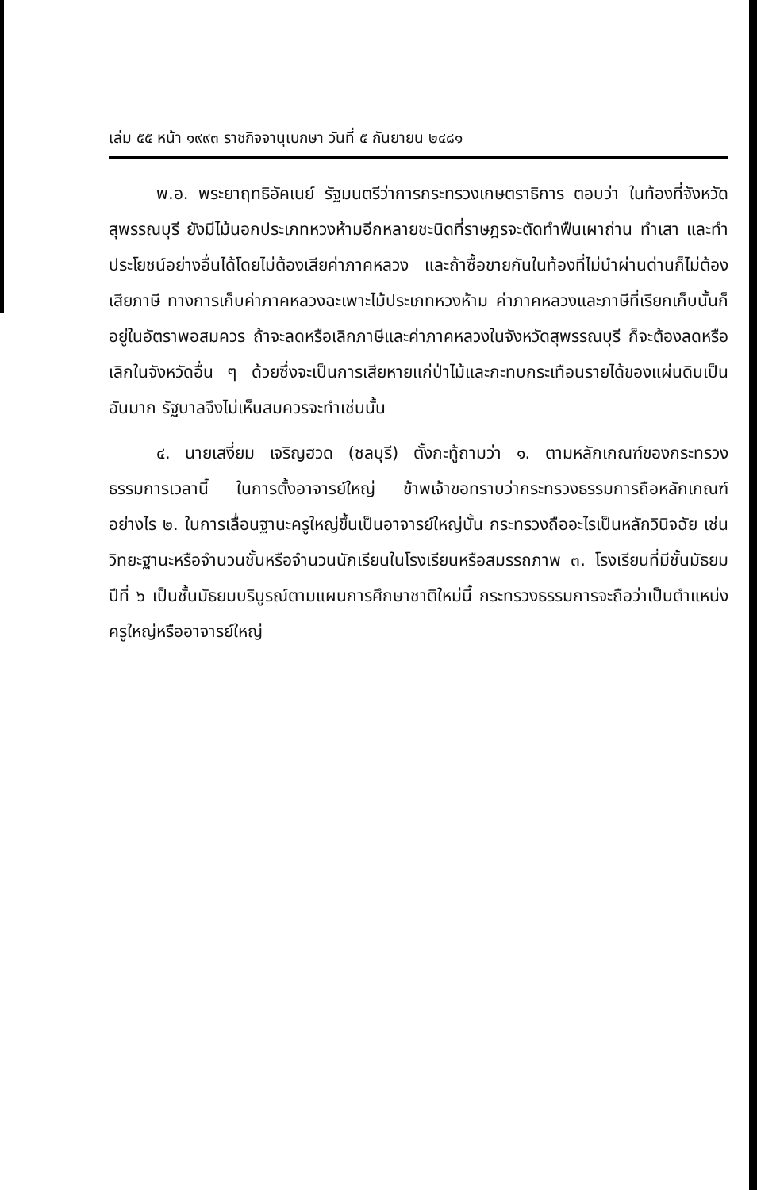เล่ม ๕๕ หน้า ๑๙๙๓ ราชกิจจานุเบกษา วันที่ ๕ กันยายน ๒๔๘๑
พ.อ. พระยาฤทธิอัคเนย์ รัฐมนตรีว่าการกระทรวงเกษตราธิการ ตอบว่า ในท้องที่จังหวัดสุพรรณบุรี ยังมีไม้นอกประเภทหวงห้ามอีกหลายชะนิดที่ราษฎรจะตัดทำฟืนเผาถ่าน ทำเสา และทำประโยชน์อย่างอื่นได้โดยไม่ต้องเสียค่าภาคหลวง และถ้าซื้อขายกันในท้องที่ไม่นำผ่านด่านก็ไม่ต้องเสียภาษี ทางการเก็บค่าภาคหลวงฉะเพาะไม้ประเภทหวงห้าม ค่าภาคหลวงและภาษีที่เรียกเก็บนั้นก็อยู่ในอัตราพอสมควร ถ้าจะลดหรือเลิกภาษีและค่าภาคหลวงในจังหวัดสุพรรณบุรี ก็จะต้องลดหรือเลิกในจังหวัดอื่น ๆ ด้วยซึ่งจะเป็นการเสียหายแก่ป่าไม้และกะทบกระเทือนรายได้ของแผ่นดินเป็นอันมาก รัฐบาลจึงไม่เห็นสมควรจะทำเช่นนั้น
๔. นายเสงี่ยม เจริญฮวด (ชลบุรี) ตั้งกะทู้ถามว่า ๑. ตามหลักเกณฑ์ของกระทรวงธรรมการเวลานี้ ในการตั้งอาจารย์ใหญ่ ข้าพเจ้าขอทราบว่ากระทรวงธรรมการถือหลักเกณฑ์อย่างไร ๒. ในการเลื่อนฐานะครูใหญ่ขึ้นเป็นอาจารย์ใหญ่นั้น กระทรวงถืออะไรเป็นหลักวินิจฉัย เช่นวิทยะฐานะหรือจำนวนชั้นหรือจำนวนนักเรียนในโรงเรียนหรือสมรรถภาพ ๓. โรงเรียนที่มีชั้นมัธยมปีที่ ๖ เป็นชั้นมัธยมบริบูรณ์ตามแผนการศึกษาชาติใหม่นี้ กระทรวงธรรมการจะถือว่าเป็นตำแหน่งครูใหญ่หรืออาจารย์ใหญ่